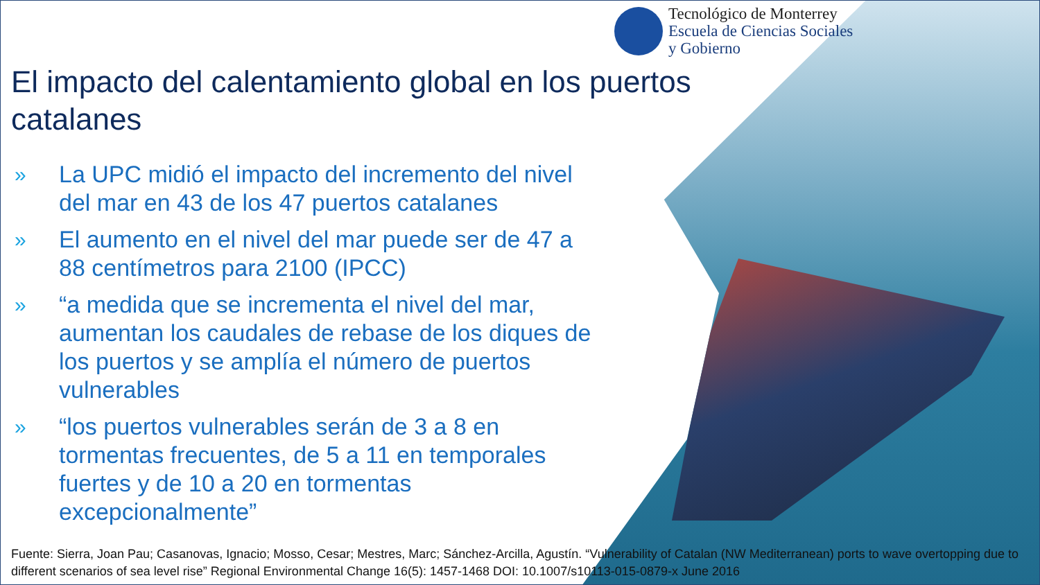Tecnológico de Monterrey
Escuela de Ciencias Sociales
y Gobierno
El impacto del calentamiento global en los puertos catalanes
» La UPC midió el impacto del incremento del nivel del mar en 43 de los 47 puertos catalanes
» El aumento en el nivel del mar puede ser de 47 a 88 centímetros para 2100 (IPCC)
» “a medida que se incrementa el nivel del mar, aumentan los caudales de rebase de los diques de los puertos y se amplía el número de puertos vulnerables
» “los puertos vulnerables serán de 3 a 8 en tormentas frecuentes, de 5 a 11 en temporales fuertes y de 10 a 20 en tormentas excepcionalmente”
Fuente: Sierra, Joan Pau; Casanovas, Ignacio; Mosso, Cesar; Mestres, Marc; Sánchez-Arcilla, Agustín. “Vulnerability of Catalan (NW Mediterranean) ports to wave overtopping due to different scenarios of sea level rise” Regional Environmental Change 16(5): 1457-1468 DOI: 10.1007/s10113-015-0879-x June 2016